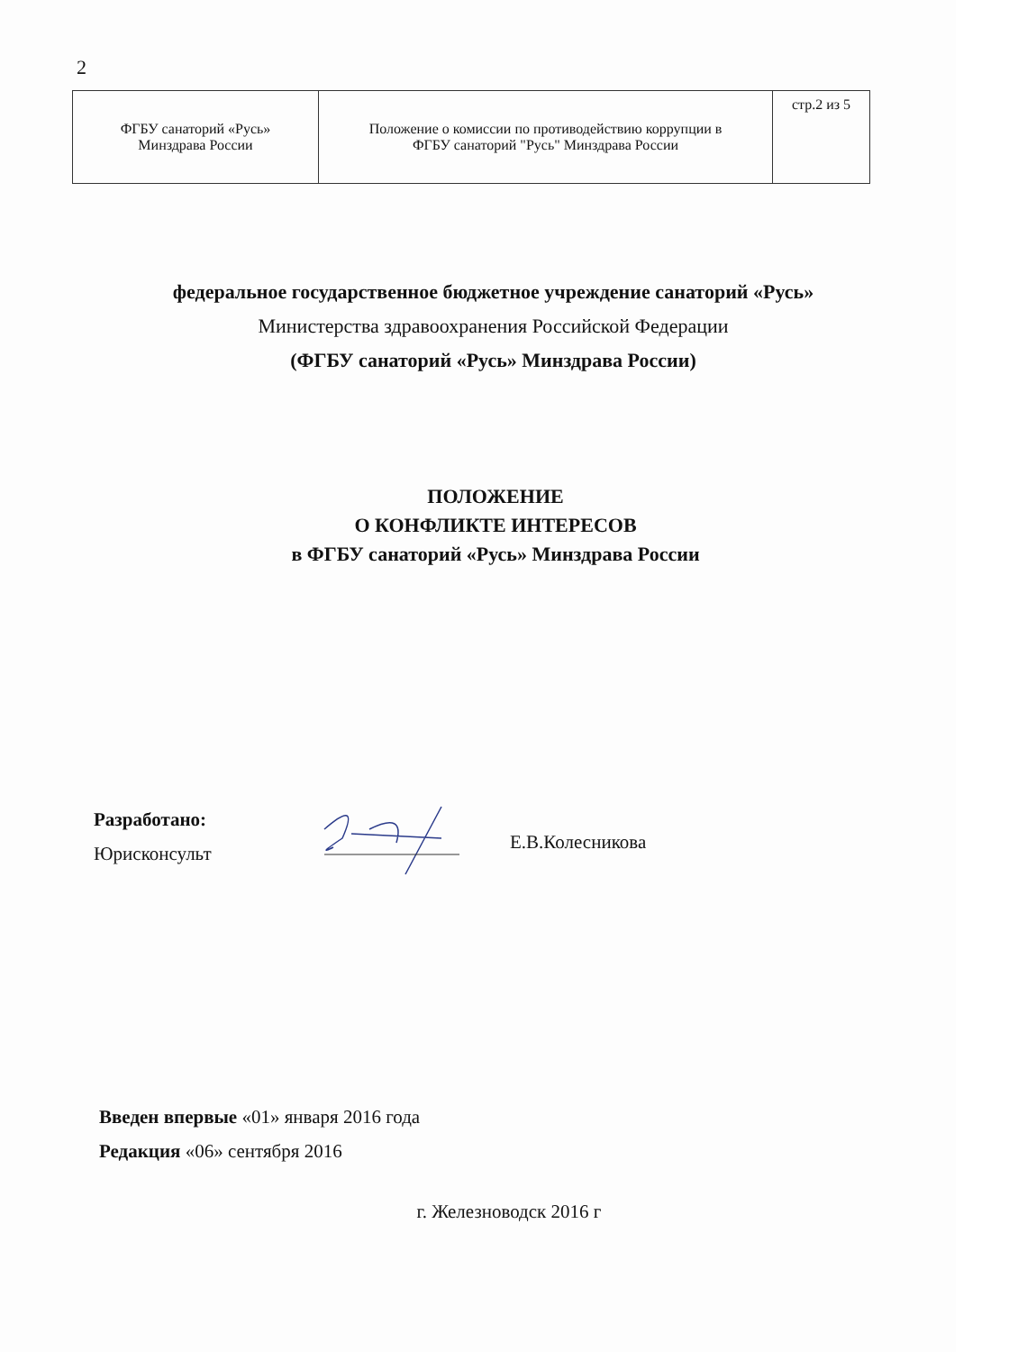2
| ФГБУ санаторий «Русь» Минздрава России | Положение о комиссии по противодействию коррупции в ФГБУ санаторий "Русь" Минздрава России | стр.2 из 5 |
федеральное государственное бюджетное учреждение санаторий «Русь»
Министерства здравоохранения Российской Федерации
(ФГБУ санаторий «Русь» Минздрава России)
ПОЛОЖЕНИЕ
О КОНФЛИКТЕ ИНТЕРЕСОВ
в ФГБУ санаторий «Русь» Минздрава России
Разработано:
Юрисконсульт
Е.В.Колесникова
Введен впервые «01» января 2016 года
Редакция «06» сентября 2016
г. Железноводск 2016 г